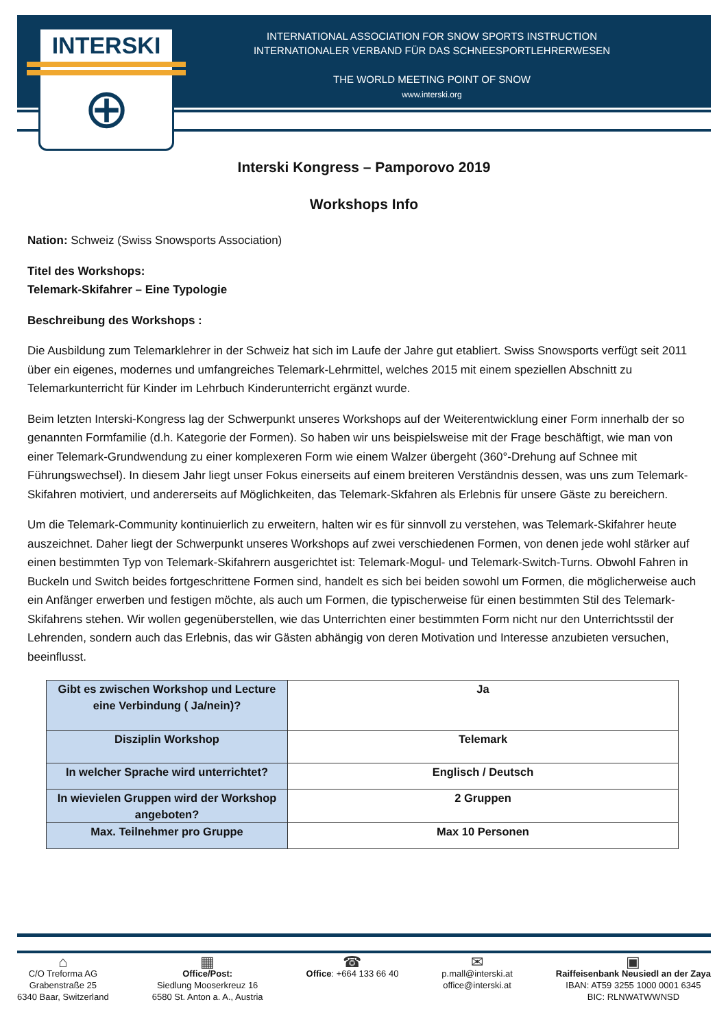INTERSKI
⊕
INTERNATIONAL ASSOCIATION FOR SNOW SPORTS INSTRUCTION
INTERNATIONALER VERBAND FÜR DAS SCHNEESPORTLEHRERWESEN
THE WORLD MEETING POINT OF SNOW
www.interski.org
Interski Kongress – Pamporovo 2019
Workshops Info
Nation: Schweiz (Swiss Snowsports Association)
Titel des Workshops:
Telemark-Skifahrer – Eine Typologie
Beschreibung des Workshops :
Die Ausbildung zum Telemarklehrer in der Schweiz hat sich im Laufe der Jahre gut etabliert. Swiss Snowsports verfügt seit 2011 über ein eigenes, modernes und umfangreiches Telemark-Lehrmittel, welches 2015 mit einem speziellen Abschnitt zu Telemarkunterricht für Kinder im Lehrbuch Kinderunterricht ergänzt wurde.
Beim letzten Interski-Kongress lag der Schwerpunkt unseres Workshops auf der Weiterentwicklung einer Form innerhalb der so genannten Formfamilie (d.h. Kategorie der Formen). So haben wir uns beispielsweise mit der Frage beschäftigt, wie man von einer Telemark-Grundwendung zu einer komplexeren Form wie einem Walzer übergeht (360°-Drehung auf Schnee mit Führungswechsel). In diesem Jahr liegt unser Fokus einerseits auf einem breiteren Verständnis dessen, was uns zum Telemark-Skifahren motiviert, und andererseits auf Möglichkeiten, das Telemark-Skfahren als Erlebnis für unsere Gäste zu bereichern.
Um die Telemark-Community kontinuierlich zu erweitern, halten wir es für sinnvoll zu verstehen, was Telemark-Skifahrer heute auszeichnet. Daher liegt der Schwerpunkt unseres Workshops auf zwei verschiedenen Formen, von denen jede wohl stärker auf einen bestimmten Typ von Telemark-Skifahrern ausgerichtet ist: Telemark-Mogul- und Telemark-Switch-Turns. Obwohl Fahren in Buckeln und Switch beides fortgeschrittene Formen sind, handelt es sich bei beiden sowohl um Formen, die möglicherweise auch ein Anfänger erwerben und festigen möchte, als auch um Formen, die typischerweise für einen bestimmten Stil des Telemark-Skifahrens stehen. Wir wollen gegenüberstellen, wie das Unterrichten einer bestimmten Form nicht nur den Unterrichtsstil der Lehrenden, sondern auch das Erlebnis, das wir Gästen abhängig von deren Motivation und Interesse anzubieten versuchen, beeinflusst.
| Gibt es zwischen Workshop und Lecture eine Verbindung ( Ja/nein)? | Ja |
| Disziplin Workshop | Telemark |
| In welcher Sprache wird unterrichtet? | Englisch / Deutsch |
| In wievielen Gruppen wird der Workshop angeboten? | 2 Gruppen |
| Max. Teilnehmer pro Gruppe | Max 10 Personen |
⌂
C/O Treforma AG
Grabenstraße 25
6340 Baar, Switzerland
▦
Office/Post:
Siedlung Mooserkreuz 16
6580 St. Anton a. A., Austria
☎
Office: +664 133 66 40
✉
p.mall@interski.at
office@interski.at
▣
Raiffeisenbank Neusiedl an der Zaya
IBAN: AT59 3255 1000 0001 6345
BIC: RLNWATWWNSD